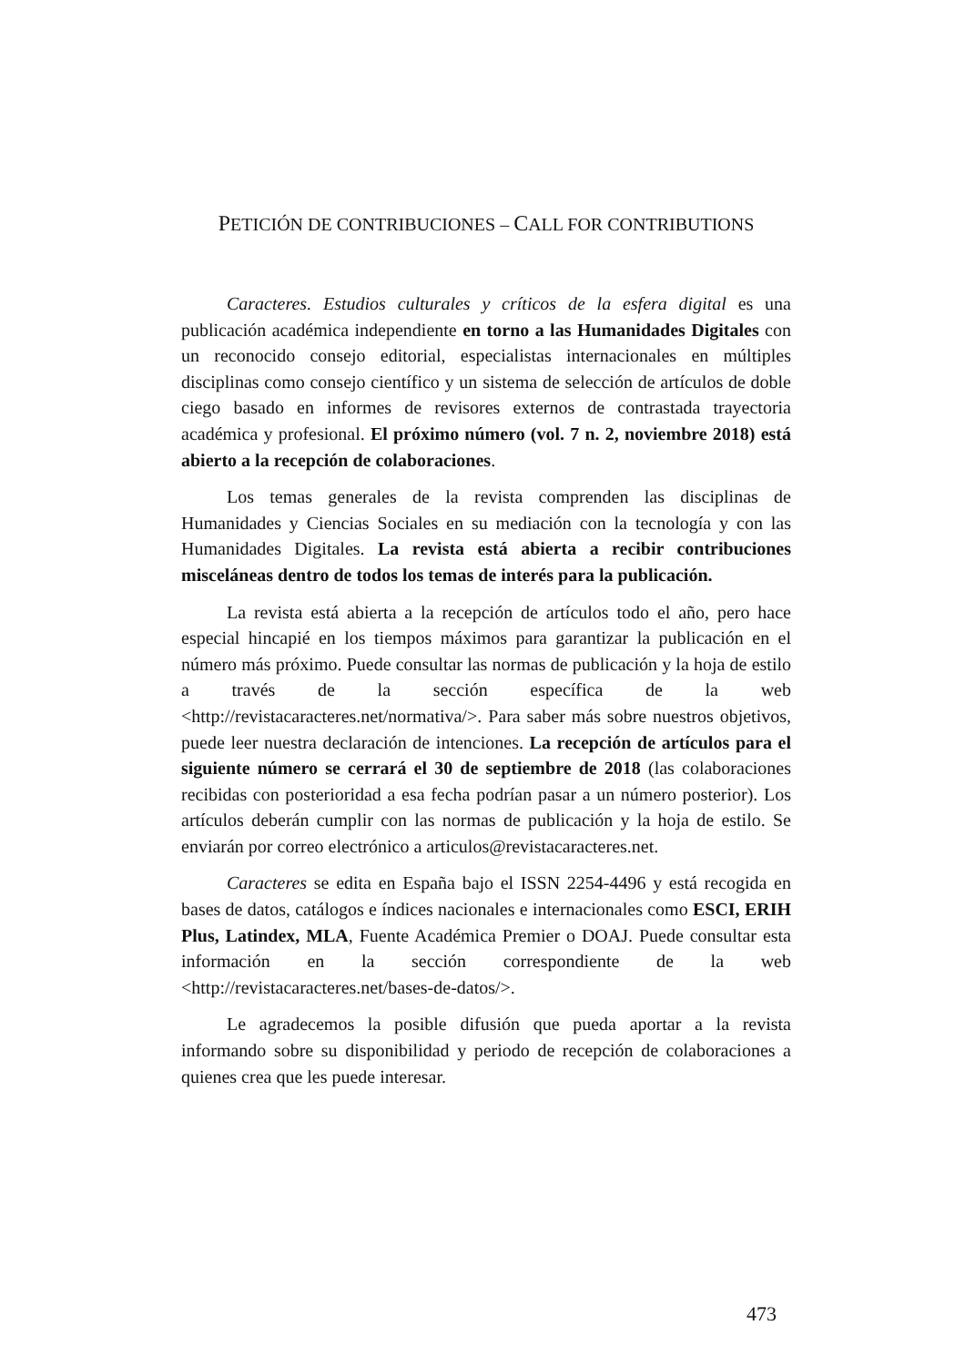PETICIÓN DE CONTRIBUCIONES – CALL FOR CONTRIBUTIONS
Caracteres. Estudios culturales y críticos de la esfera digital es una publicación académica independiente en torno a las Humanidades Digitales con un reconocido consejo editorial, especialistas internacionales en múltiples disciplinas como consejo científico y un sistema de selección de artículos de doble ciego basado en informes de revisores externos de contrastada trayectoria académica y profesional. El próximo número (vol. 7 n. 2, noviembre 2018) está abierto a la recepción de colaboraciones.
Los temas generales de la revista comprenden las disciplinas de Humanidades y Ciencias Sociales en su mediación con la tecnología y con las Humanidades Digitales. La revista está abierta a recibir contribuciones misceláneas dentro de todos los temas de interés para la publicación.
La revista está abierta a la recepción de artículos todo el año, pero hace especial hincapié en los tiempos máximos para garantizar la publicación en el número más próximo. Puede consultar las normas de publicación y la hoja de estilo a través de la sección específica de la web <http://revistacaracteres.net/normativa/>. Para saber más sobre nuestros objetivos, puede leer nuestra declaración de intenciones. La recepción de artículos para el siguiente número se cerrará el 30 de septiembre de 2018 (las colaboraciones recibidas con posterioridad a esa fecha podrían pasar a un número posterior). Los artículos deberán cumplir con las normas de publicación y la hoja de estilo. Se enviarán por correo electrónico a articulos@revistacaracteres.net.
Caracteres se edita en España bajo el ISSN 2254-4496 y está recogida en bases de datos, catálogos e índices nacionales e internacionales como ESCI, ERIH Plus, Latindex, MLA, Fuente Académica Premier o DOAJ. Puede consultar esta información en la sección correspondiente de la web <http://revistacaracteres.net/bases-de-datos/>.
Le agradecemos la posible difusión que pueda aportar a la revista informando sobre su disponibilidad y periodo de recepción de colaboraciones a quienes crea que les puede interesar.
473